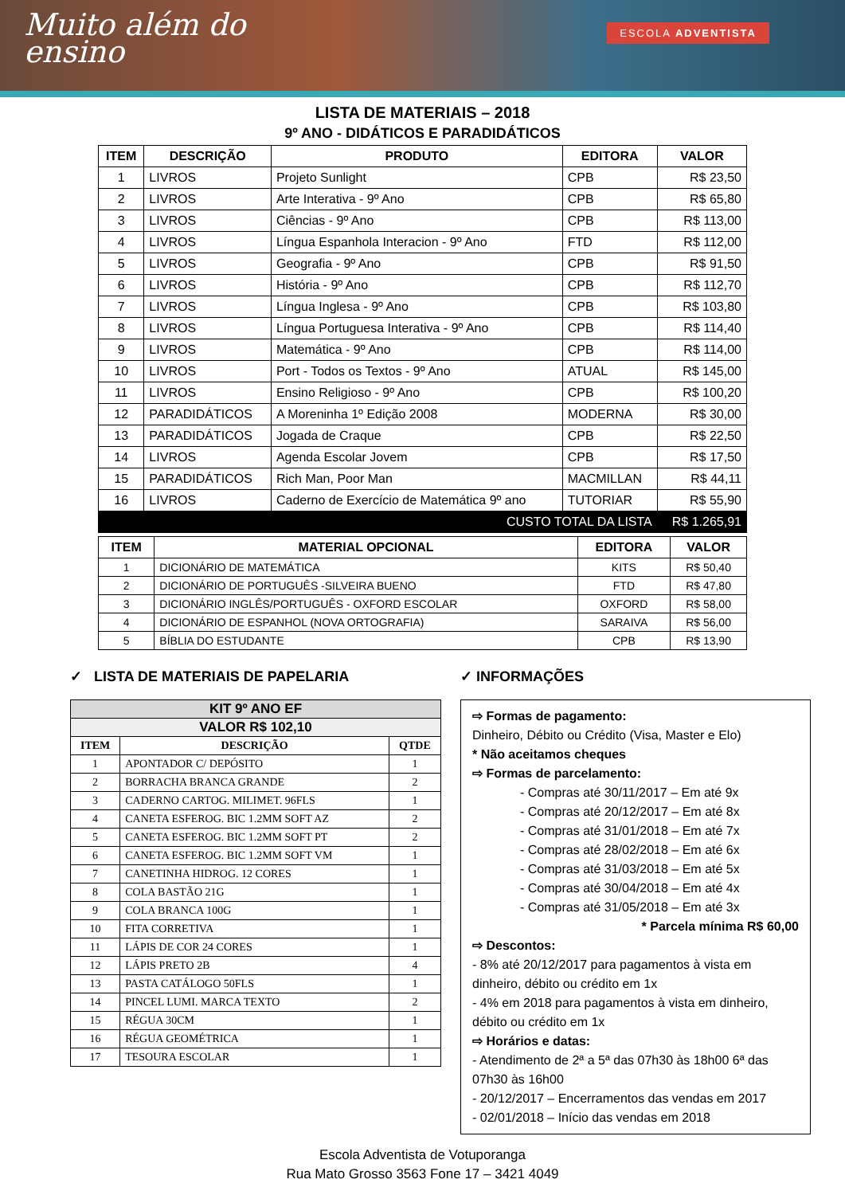Muito além do
ensino
ESCOLA ADVENTISTA
LISTA DE MATERIAIS – 2018
9º ANO - DIDÁTICOS E PARADIDÁTICOS
| ITEM | DESCRIÇÃO | PRODUTO | EDITORA | VALOR |
| --- | --- | --- | --- | --- |
| 1 | LIVROS | Projeto Sunlight | CPB | R$ 23,50 |
| 2 | LIVROS | Arte Interativa - 9º Ano | CPB | R$ 65,80 |
| 3 | LIVROS | Ciências - 9º Ano | CPB | R$ 113,00 |
| 4 | LIVROS | Língua Espanhola Interacion - 9º Ano | FTD | R$ 112,00 |
| 5 | LIVROS | Geografia - 9º Ano | CPB | R$ 91,50 |
| 6 | LIVROS | História - 9º Ano | CPB | R$ 112,70 |
| 7 | LIVROS | Língua Inglesa - 9º Ano | CPB | R$ 103,80 |
| 8 | LIVROS | Língua Portuguesa Interativa - 9º Ano | CPB | R$ 114,40 |
| 9 | LIVROS | Matemática - 9º Ano | CPB | R$ 114,00 |
| 10 | LIVROS | Port - Todos os Textos - 9º Ano | ATUAL | R$ 145,00 |
| 11 | LIVROS | Ensino Religioso - 9º Ano | CPB | R$ 100,20 |
| 12 | PARADIDÁTICOS | A Moreninha 1º Edição 2008 | MODERNA | R$ 30,00 |
| 13 | PARADIDÁTICOS | Jogada de Craque | CPB | R$ 22,50 |
| 14 | LIVROS | Agenda Escolar Jovem | CPB | R$ 17,50 |
| 15 | PARADIDÁTICOS | Rich Man, Poor Man | MACMILLAN | R$ 44,11 |
| 16 | LIVROS | Caderno de Exercício de Matemática 9º ano | TUTORIAR | R$ 55,90 |
| CUSTO TOTAL DA LISTA | | | | R$ 1.265,91 |
| ITEM | MATERIAL OPCIONAL | EDITORA | VALOR |
| --- | --- | --- | --- |
| 1 | DICIONÁRIO DE MATEMÁTICA | KITS | R$ 50,40 |
| 2 | DICIONÁRIO DE PORTUGUÊS -SILVEIRA BUENO | FTD | R$ 47,80 |
| 3 | DICIONÁRIO INGLÊS/PORTUGUÊS - OXFORD ESCOLAR | OXFORD | R$ 58,00 |
| 4 | DICIONÁRIO DE ESPANHOL (NOVA ORTOGRAFIA) | SARAIVA | R$ 56,00 |
| 5 | BÍBLIA DO ESTUDANTE | CPB | R$ 13,90 |
✓ LISTA DE MATERIAIS DE PAPELARIA
| KIT 9º ANO EF | | |
| VALOR R$ 102,10 | | |
| ITEM | DESCRIÇÃO | QTDE |
| 1 | APONTADOR C/ DEPÓSITO | 1 |
| 2 | BORRACHA BRANCA GRANDE | 2 |
| 3 | CADERNO CARTOG. MILIMET. 96FLS | 1 |
| 4 | CANETA ESFEROG. BIC 1.2MM SOFT AZ | 2 |
| 5 | CANETA ESFEROG. BIC 1.2MM SOFT PT | 2 |
| 6 | CANETA ESFEROG. BIC 1.2MM SOFT VM | 1 |
| 7 | CANETINHA HIDROG. 12 CORES | 1 |
| 8 | COLA BASTÃO 21G | 1 |
| 9 | COLA BRANCA 100G | 1 |
| 10 | FITA CORRETIVA | 1 |
| 11 | LÁPIS DE COR 24 CORES | 1 |
| 12 | LÁPIS PRETO 2B | 4 |
| 13 | PASTA CATÁLOGO 50FLS | 1 |
| 14 | PINCEL LUMI. MARCA TEXTO | 2 |
| 15 | RÉGUA 30CM | 1 |
| 16 | RÉGUA GEOMÉTRICA | 1 |
| 17 | TESOURA ESCOLAR | 1 |
✓ INFORMAÇÕES
⇨ Formas de pagamento:
Dinheiro, Débito ou Crédito (Visa, Master e Elo)
* Não aceitamos cheques
⇨ Formas de parcelamento:
- Compras até 30/11/2017 – Em até 9x
- Compras até 20/12/2017 – Em até 8x
- Compras até 31/01/2018 – Em até 7x
- Compras até 28/02/2018 – Em até 6x
- Compras até 31/03/2018 – Em até 5x
- Compras até 30/04/2018 – Em até 4x
- Compras até 31/05/2018 – Em até 3x
* Parcela mínima R$ 60,00
⇨ Descontos:
- 8% até 20/12/2017 para pagamentos à vista em dinheiro, débito ou crédito em 1x
- 4% em 2018 para pagamentos à vista em dinheiro, débito ou crédito em 1x
⇨ Horários e datas:
- Atendimento de 2ª a 5ª das 07h30 às 18h00 6ª das 07h30 às 16h00
- 20/12/2017 – Encerramentos das vendas em 2017
- 02/01/2018 – Início das vendas em 2018
Escola Adventista de Votuporanga
Rua Mato Grosso 3563 Fone 17 – 3421 4049